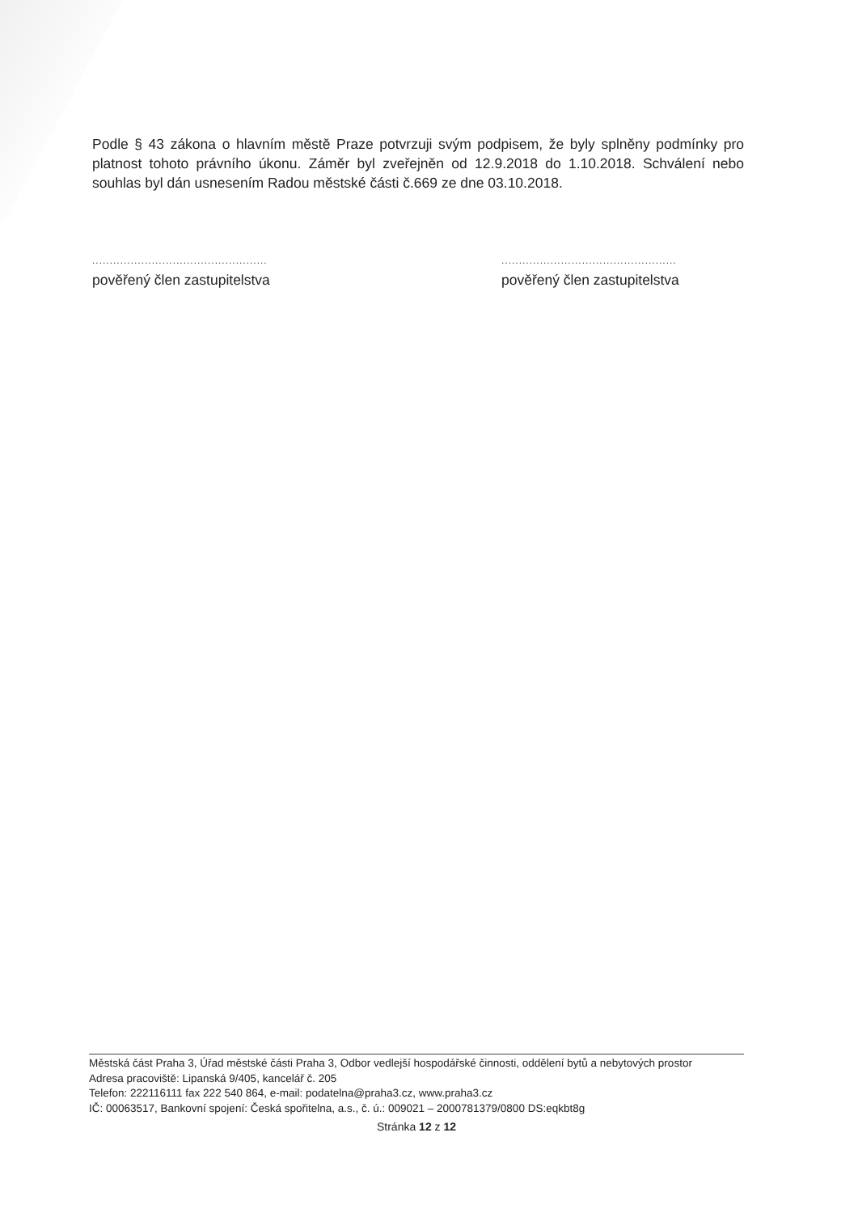Podle § 43 zákona o hlavním městě Praze potvrzuji svým podpisem, že byly splněny podmínky pro platnost tohoto právního úkonu. Záměr byl zveřejněn od 12.9.2018 do 1.10.2018. Schválení nebo souhlas byl dán usnesením Radou městské části č.669 ze dne 03.10.2018.
..................................................
pověřený člen zastupitelstva
..................................................
pověřený člen zastupitelstva
Městská část Praha 3, Úřad městské části Praha 3, Odbor vedlejší hospodářské činnosti, oddělení bytů a nebytových prostor
Adresa pracoviště: Lipanská 9/405, kancelář č. 205
Telefon: 222116111 fax 222 540 864, e-mail: podatelna@praha3.cz, www.praha3.cz
IČ: 00063517, Bankovní spojení: Česká spořitelna, a.s., č. ú.: 009021 – 2000781379/0800 DS:eqkbt8g
Stránka 12 z 12